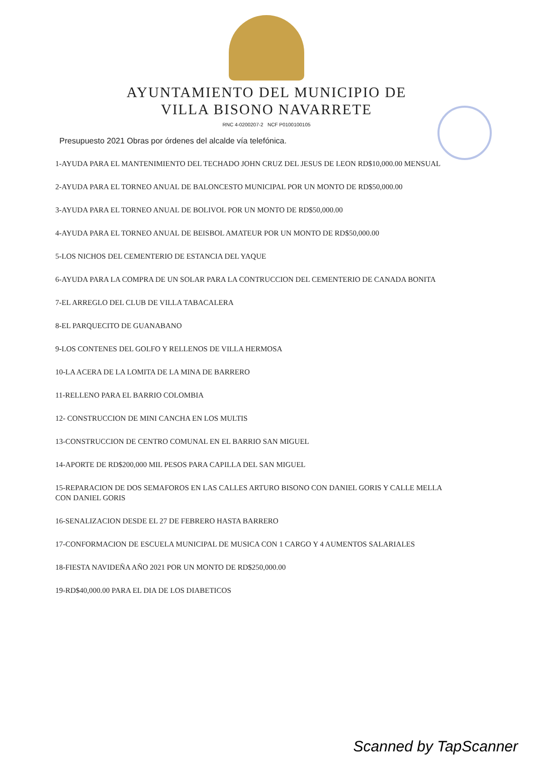AYUNTAMIENTO DEL MUNICIPIO DE
VILLA BISONO NAVARRETE
RNC 4-0200207-2 NCF P0100100105
Presupuesto 2021 Obras por órdenes del alcalde vía telefónica.
1-AYUDA PARA EL MANTENIMIENTO DEL TECHADO JOHN CRUZ DEL JESUS DE LEON RD$10,000.00 MENSUAL
2-AYUDA PARA EL TORNEO ANUAL DE BALONCESTO MUNICIPAL POR UN MONTO DE RD$50,000.00
3-AYUDA PARA EL TORNEO ANUAL DE BOLIVOL POR UN MONTO DE RD$50,000.00
4-AYUDA PARA EL TORNEO ANUAL DE BEISBOL AMATEUR POR UN MONTO DE RD$50,000.00
5-LOS NICHOS DEL CEMENTERIO DE ESTANCIA DEL YAQUE
6-AYUDA PARA LA COMPRA DE UN SOLAR PARA LA CONTRUCCION DEL CEMENTERIO DE CANADA BONITA
7-EL ARREGLO DEL CLUB DE VILLA TABACALERA
8-EL PARQUECITO DE GUANABANO
9-LOS CONTENES DEL GOLFO Y RELLENOS DE VILLA HERMOSA
10-LA ACERA DE LA LOMITA DE LA MINA DE BARRERO
11-RELLENO PARA EL BARRIO COLOMBIA
12- CONSTRUCCION DE MINI CANCHA EN LOS MULTIS
13-CONSTRUCCION DE CENTRO COMUNAL EN EL BARRIO SAN MIGUEL
14-APORTE DE RD$200,000 MIL PESOS PARA CAPILLA DEL SAN MIGUEL
15-REPARACION DE DOS SEMAFOROS EN LAS CALLES ARTURO BISONO CON DANIEL GORIS Y CALLE MELLA CON DANIEL GORIS
16-SENALIZACION DESDE EL 27 DE FEBRERO HASTA BARRERO
17-CONFORMACION DE ESCUELA MUNICIPAL DE MUSICA CON 1 CARGO Y 4 AUMENTOS SALARIALES
18-FIESTA NAVIDEÑA AÑO 2021 POR UN MONTO DE RD$250,000.00
19-RD$40,000.00 PARA EL DIA DE LOS DIABETICOS
Scanned by TapScanner